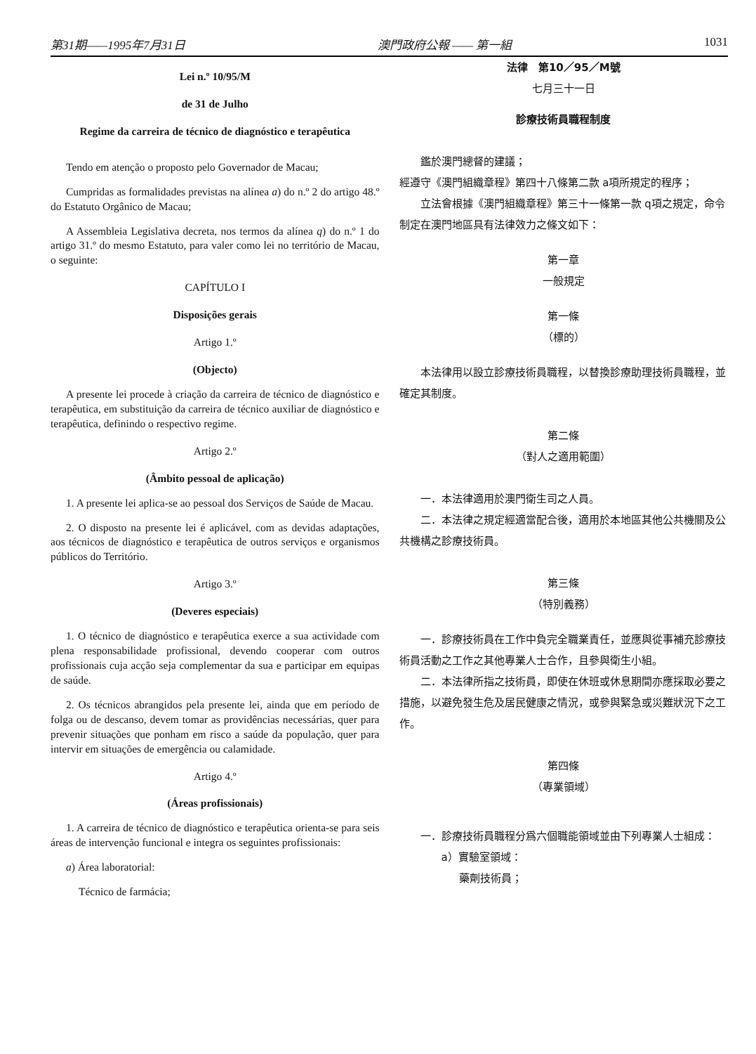第31期——1995年7月31日 澳門政府公報 —— 第一組 1031
Lei n.º 10/95/M
de 31 de Julho
Regime da carreira de técnico de diagnóstico e terapêutica
Tendo em atenção o proposto pelo Governador de Macau;
Cumpridas as formalidades previstas na alínea a) do n.º 2 do artigo 48.º do Estatuto Orgânico de Macau;
A Assembleia Legislativa decreta, nos termos da alínea q) do n.º 1 do artigo 31.º do mesmo Estatuto, para valer como lei no território de Macau, o seguinte:
CAPÍTULO I
Disposições gerais
Artigo 1.º
(Objecto)
A presente lei procede à criação da carreira de técnico de diagnóstico e terapêutica, em substituição da carreira de técnico auxiliar de diagnóstico e terapêutica, definindo o respectivo regime.
Artigo 2.º
(Âmbito pessoal de aplicação)
1. A presente lei aplica-se ao pessoal dos Serviços de Saúde de Macau.
2. O disposto na presente lei é aplicável, com as devidas adaptações, aos técnicos de diagnóstico e terapêutica de outros serviços e organismos públicos do Território.
Artigo 3.º
(Deveres especiais)
1. O técnico de diagnóstico e terapêutica exerce a sua actividade com plena responsabilidade profissional, devendo cooperar com outros profissionais cuja acção seja complementar da sua e participar em equipas de saúde.
2. Os técnicos abrangidos pela presente lei, ainda que em período de folga ou de descanso, devem tomar as providências necessárias, quer para prevenir situações que ponham em risco a saúde da população, quer para intervir em situações de emergência ou calamidade.
Artigo 4.º
(Áreas profissionais)
1. A carreira de técnico de diagnóstico e terapêutica orienta-se para seis áreas de intervenção funcional e integra os seguintes profissionais:
a) Área laboratorial:
Técnico de farmácia;
法律　第10／95／M號
七月三十一日
診療技術員職程制度
鑑於澳門總督的建議；
經遵守《澳門組織章程》第四十八條第二款 a項所規定的程序；
立法會根據《澳門組織章程》第三十一條第一款 q項之規定，命令制定在澳門地區具有法律效力之條文如下：
第一章
一般規定
第一條
（標的）
本法律用以設立診療技術員職程，以替換診療助理技術員職程，並確定其制度。
第二條
（對人之適用範圍）
一．本法律適用於澳門衛生司之人員。
二．本法律之規定經適當配合後，適用於本地區其他公共機關及公共機構之診療技術員。
第三條
（特別義務）
一．診療技術員在工作中負完全職業責任，並應與從事補充診療技術員活動之工作之其他專業人士合作，且參與衛生小組。
二．本法律所指之技術員，即使在休班或休息期間亦應採取必要之措施，以避免發生危及居民健康之情況，或參與緊急或災難狀況下之工作。
第四條
（專業領域）
一．診療技術員職程分爲六個職能領域並由下列專業人士組成：
a）實驗室領域：
藥劑技術員；